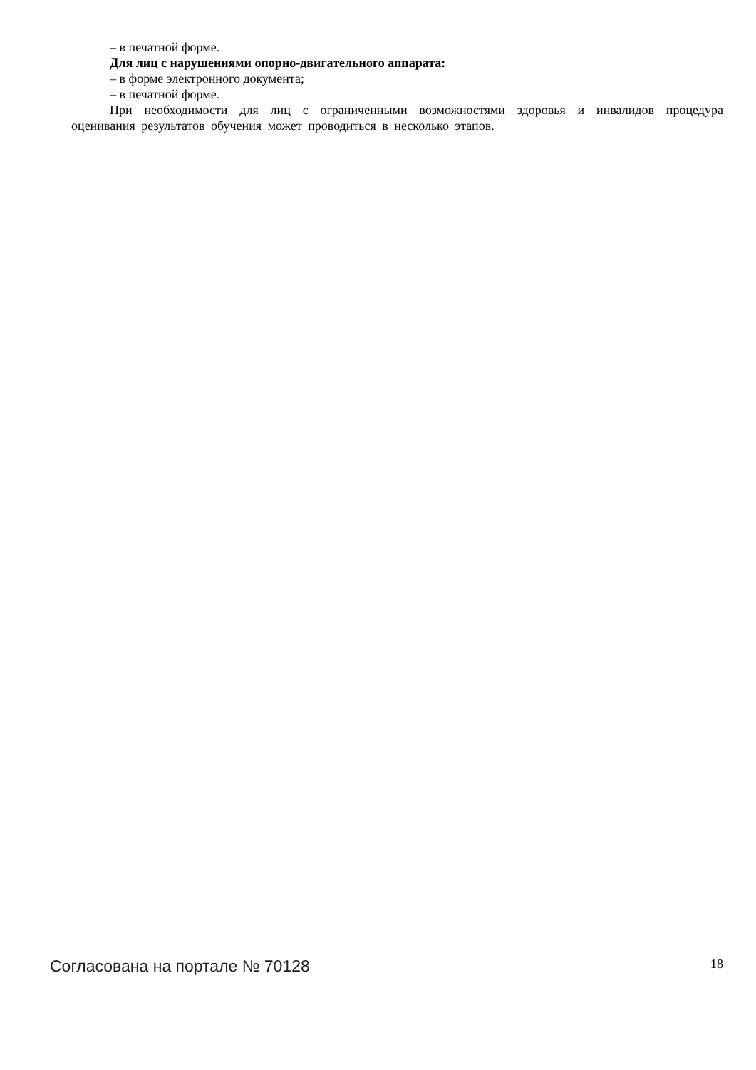– в печатной форме.
Для лиц с нарушениями опорно-двигательного аппарата:
– в форме электронного документа;
– в печатной форме.
При необходимости для лиц с ограниченными возможностями здоровья и инвалидов процедура оценивания результатов обучения может проводиться в несколько этапов.
Согласована на портале № 70128 18